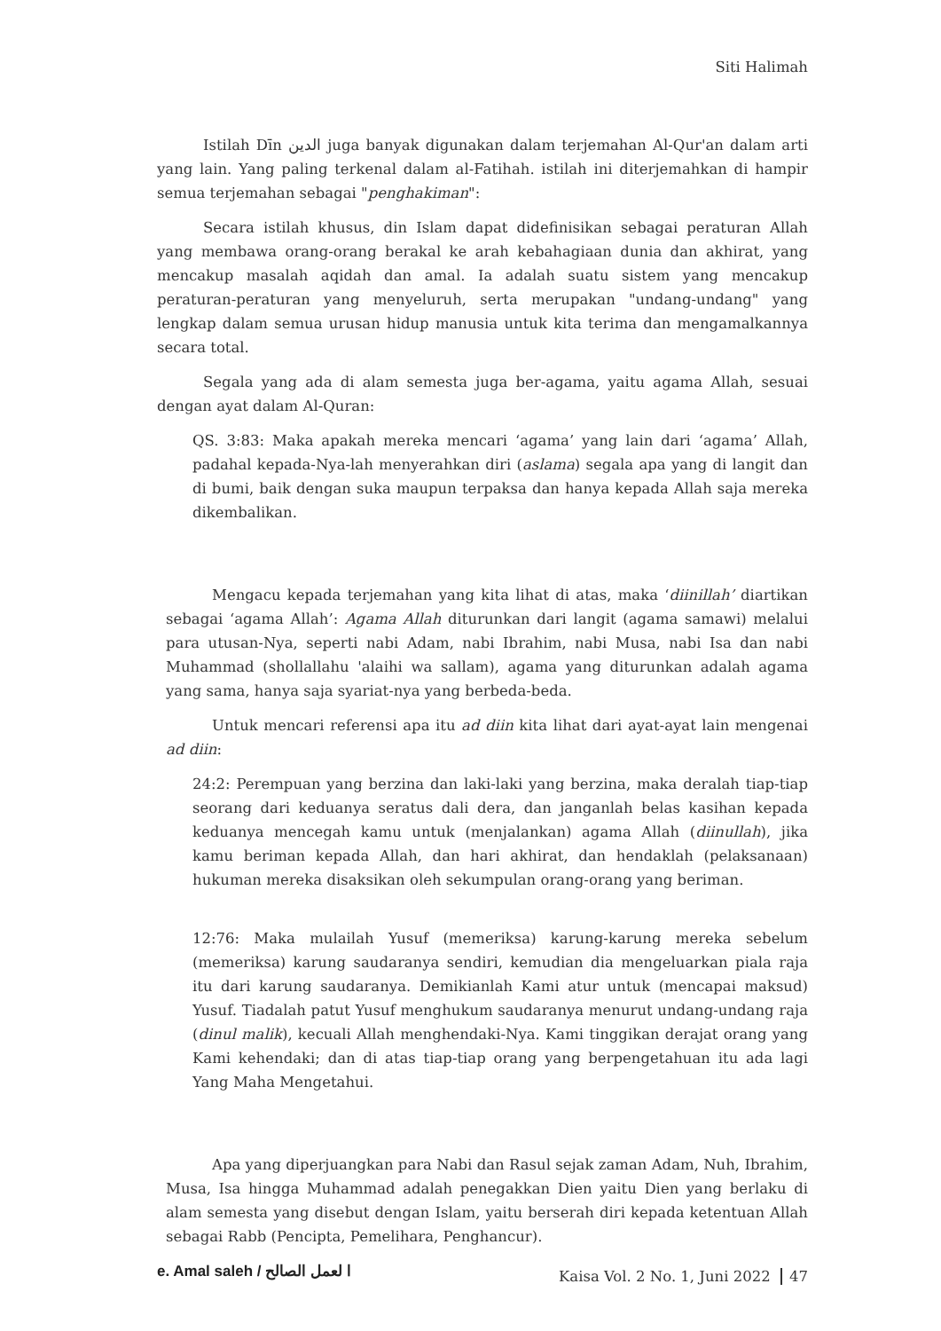Siti Halimah
Istilah Dīn الدين juga banyak digunakan dalam terjemahan Al-Qur'an dalam arti yang lain. Yang paling terkenal dalam al-Fatihah. istilah ini diterjemahkan di hampir semua terjemahan sebagai "penghakiman":
Secara istilah khusus, din Islam dapat didefinisikan sebagai peraturan Allah yang membawa orang-orang berakal ke arah kebahagiaan dunia dan akhirat, yang mencakup masalah aqidah dan amal. Ia adalah suatu sistem yang mencakup peraturan-peraturan yang menyeluruh, serta merupakan "undang-undang" yang lengkap dalam semua urusan hidup manusia untuk kita terima dan mengamalkannya secara total.
Segala yang ada di alam semesta juga ber-agama, yaitu agama Allah, sesuai dengan ayat dalam Al-Quran:
QS. 3:83: Maka apakah mereka mencari ‘agama’ yang lain dari ‘agama’ Allah, padahal kepada-Nya-lah menyerahkan diri (aslama) segala apa yang di langit dan di bumi, baik dengan suka maupun terpaksa dan hanya kepada Allah saja mereka dikembalikan.
Mengacu kepada terjemahan yang kita lihat di atas, maka ‘diinillah’ diartikan sebagai ‘agama Allah’: Agama Allah diturunkan dari langit (agama samawi) melalui para utusan-Nya, seperti nabi Adam, nabi Ibrahim, nabi Musa, nabi Isa dan nabi Muhammad (shollallahu 'alaihi wa sallam), agama yang diturunkan adalah agama yang sama, hanya saja syariat-nya yang berbeda-beda.
Untuk mencari referensi apa itu ad diin kita lihat dari ayat-ayat lain mengenai ad diin:
24:2: Perempuan yang berzina dan laki-laki yang berzina, maka deralah tiap-tiap seorang dari keduanya seratus dali dera, dan janganlah belas kasihan kepada keduanya mencegah kamu untuk (menjalankan) agama Allah (diinullah), jika kamu beriman kepada Allah, dan hari akhirat, dan hendaklah (pelaksanaan) hukuman mereka disaksikan oleh sekumpulan orang-orang yang beriman.
12:76: Maka mulailah Yusuf (memeriksa) karung-karung mereka sebelum (memeriksa) karung saudaranya sendiri, kemudian dia mengeluarkan piala raja itu dari karung saudaranya. Demikianlah Kami atur untuk (mencapai maksud) Yusuf. Tiadalah patut Yusuf menghukum saudaranya menurut undang-undang raja (dinul malik), kecuali Allah menghendaki-Nya. Kami tinggikan derajat orang yang Kami kehendaki; dan di atas tiap-tiap orang yang berpengetahuan itu ada lagi Yang Maha Mengetahui.
Apa yang diperjuangkan para Nabi dan Rasul sejak zaman Adam, Nuh, Ibrahim, Musa, Isa hingga Muhammad adalah penegakkan Dien yaitu Dien yang berlaku di alam semesta yang disebut dengan Islam, yaitu berserah diri kepada ketentuan Allah sebagai Rabb (Pencipta, Pemelihara, Penghancur).
e. Amal saleh / ا لعمل الصالح
Kaisa Vol. 2 No. 1, Juni 2022 47